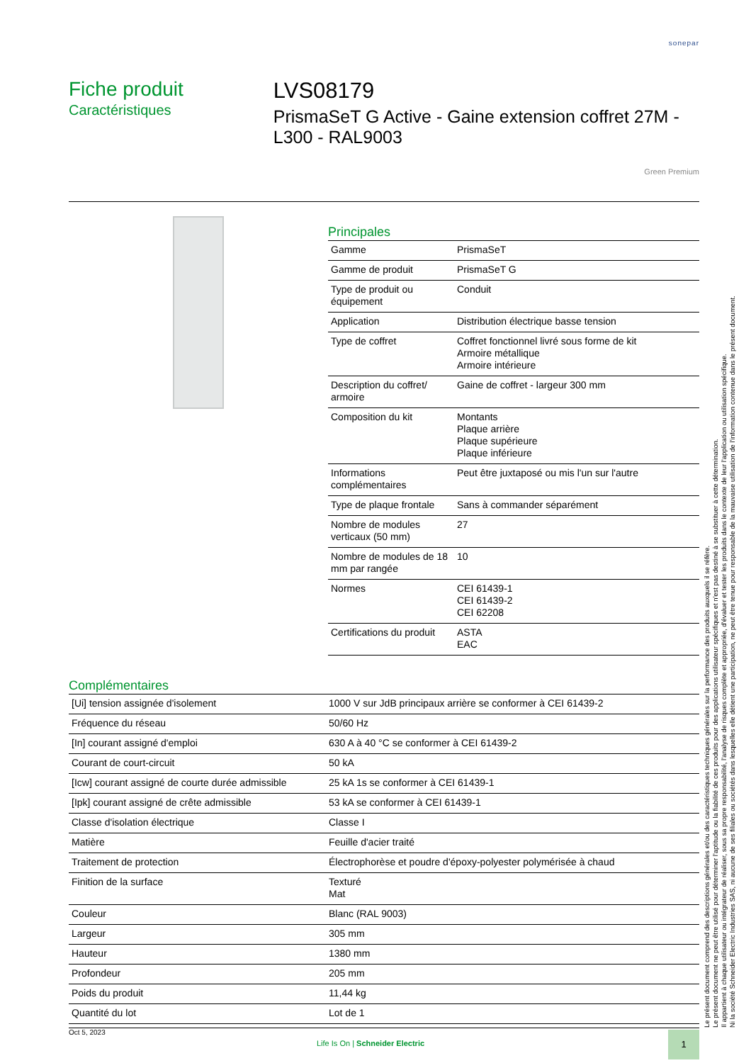sonepar
Fiche produit
Caractéristiques
LVS08179
PrismaSeT G Active - Gaine extension coffret 27M - L300 - RAL9003
Green Premium
Principales
| Gamme | PrismaSeT |
| Gamme de produit | PrismaSeT G |
| Type de produit ou équipement | Conduit |
| Application | Distribution électrique basse tension |
| Type de coffret | Coffret fonctionnel livré sous forme de kit Armoire métallique Armoire intérieure |
| Description du coffret/ armoire | Gaine de coffret - largeur 300 mm |
| Composition du kit | Montants Plaque arrière Plaque supérieure Plaque inférieure |
| Informations complémentaires | Peut être juxtaposé ou mis l'un sur l'autre |
| Type de plaque frontale | Sans à commander séparément |
| Nombre de modules verticaux (50 mm) | 27 |
| Nombre de modules de 18 mm par rangée | 10 |
| Normes | CEI 61439-1 CEI 61439-2 CEI 62208 |
| Certifications du produit | ASTA EAC |
Complémentaires
| [Ui] tension assignée d'isolement | 1000 V sur JdB principaux arrière se conformer à CEI 61439-2 |
| Fréquence du réseau | 50/60 Hz |
| [In] courant assigné d'emploi | 630 A à 40 °C se conformer à CEI 61439-2 |
| Courant de court-circuit | 50 kA |
| [Icw] courant assigné de courte durée admissible | 25 kA 1s se conformer à CEI 61439-1 |
| [Ipk] courant assigné de crête admissible | 53 kA se conformer à CEI 61439-1 |
| Classe d'isolation électrique | Classe I |
| Matière | Feuille d'acier traité |
| Traitement de protection | Électrophorèse et poudre d'époxy-polyester polymérisée à chaud |
| Finition de la surface | Texturé Mat |
| Couleur | Blanc (RAL 9003) |
| Largeur | 305 mm |
| Hauteur | 1380 mm |
| Profondeur | 205 mm |
| Poids du produit | 11,44 kg |
| Quantité du lot | Lot de 1 |
Le présent document comprend des descriptions générales et/ou des caractéristiques techniques générales sur la performance des produits auxquels il se réfère.
Le présent document ne peut être utilisé pour déterminer l'aptitude ou la fiabilité de ces produits pour des applications utilisateur spécifiques et n'est pas destiné à se substituer à cette détermination.
Il appartient à chaque utilisateur ou intégrateur de réaliser, sous sa propre responsabilité, l'analyse de risques complète et appropriée, d'évaluer et tester les produits dans le contexte de leur l'application ou utilisation spécifique.
Ni la société Schneider Electric Industries SAS, ni aucune de ses filiales ou sociétés dans lesquelles elle détient une participation, ne peut être tenue pour responsable de la mauvaise utilisation de l'information contenue dans le présent document.
Oct 5, 2023
Life Is On | Schneider Electric
1